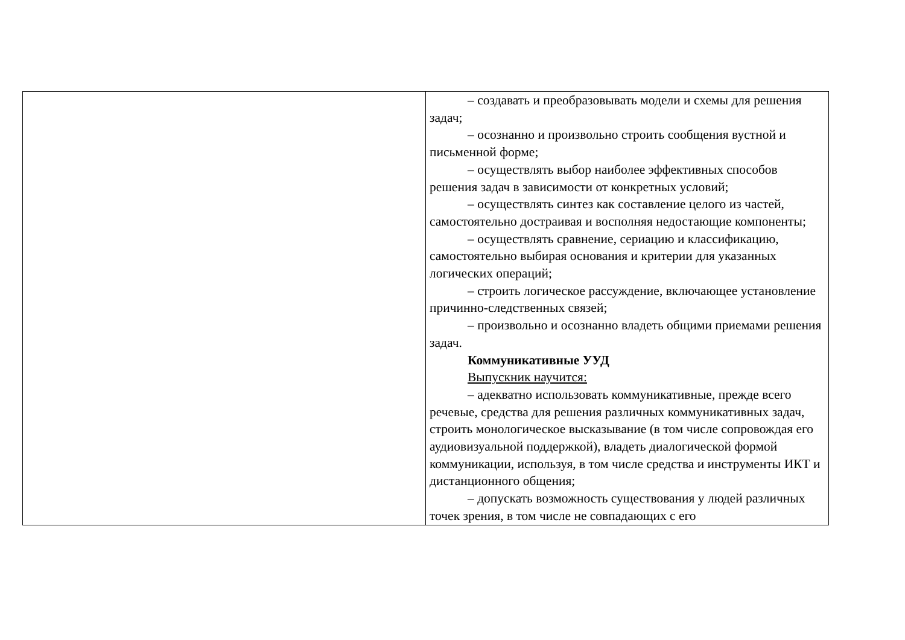| | – создавать и преобразовывать модели и схемы для решения задач; – осознанно и произвольно строить сообщения вустной и письменной форме; – осуществлять выбор наиболее эффективных способов решения задач в зависимости от конкретных условий; – осуществлять синтез как составление целого из частей, самостоятельно достраивая и восполняя недостающие компоненты; – осуществлять сравнение, сериацию и классификацию, самостоятельно выбирая основания и критерии для указанных логических операций; – строить логическое рассуждение, включающее установление причинно-следственных связей; – произвольно и осознанно владеть общими приемами решения задач. Коммуникативные УУД Выпускник научится: – адекватно использовать коммуникативные, прежде всего речевые, средства для решения различных коммуникативных задач, строить монологическое высказывание (в том числе сопровождая его аудиовизуальной поддержкой), владеть диалогической формой коммуникации, используя, в том числе средства и инструменты ИКТ и дистанционного общения; – допускать возможность существования у людей различных точек зрения, в том числе не совпадающих с его |